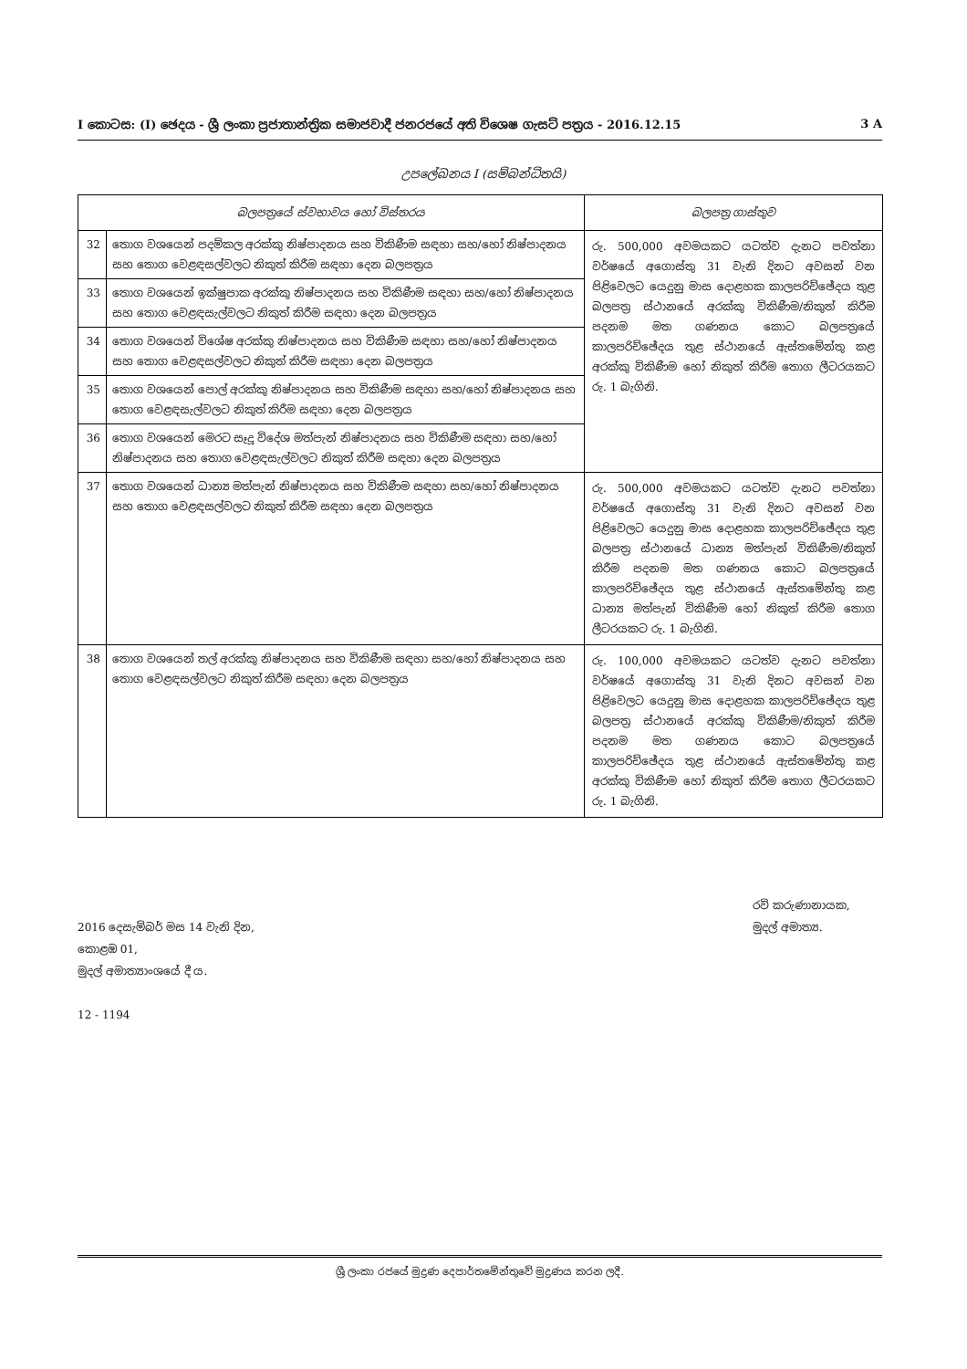I කොටස: (I) ඡෙදය - ශ්‍රී ලංකා ප්‍රජාතාන්ත්‍රික සමාජවාදී ජනරජයේ අති විශෙෂ ගැසට් පත්‍රය - 2016.12.15 3 A
උපලේඛනය I (සම්බන්ධිතයි)
| බලපත්‍රයේ ස්වභාවය හෝ විස්තරය | | බලපත්‍ර ගාස්තුව |
| --- | --- | --- |
| 32 | තොග වශයෙන් පදම්කල අරක්කු නිෂ්පාදනය සහ විකිණීම සඳහා සහ/හෝ නිෂ්පාදනය සහ තොග වෙළඳසල්වලට නිකුත් කිරීම සඳහා දෙන බලපත්‍රය | රු. 500,000 අවමයකට යටත්ව දැනට පවත්නා වර්ෂයේ අගොස්තු 31 වැනි දිනට අවසන් වන පිළිවෙලට යෙදුනු මාස දොළහක කාලපරිච්ඡේදය තුළ බලපත්‍ර ස්ථානයේ අරක්කු විකිණීම/නිකුත් කිරීම පදනම මත ගණනය කොට බලපත්‍රයේ කාලපරිච්ඡේදය තුළ ස්ථානයේ ඇස්තමේන්තු කළ අරක්කු විකිණීම හෝ නිකුත් කිරීම තොග ලීටරයකට රු. 1 බැගිනි. |
| 33 | තොග වශයෙන් ඉක්ෂුපාක අරක්කු නිෂ්පාදනය සහ විකිණීම සඳහා සහ/හෝ නිෂ්පාදනය සහ තොග වෙළඳසැල්වලට නිකුත් කිරීම සඳහා දෙන බලපත්‍රය | |
| 34 | තොග වශයෙන් විශේෂ අරක්කු නිෂ්පාදනය සහ විකිණීම සඳහා සහ/හෝ නිෂ්පාදනය සහ තොග වෙළඳසල්වලට නිකුත් කිරීම සඳහා දෙන බලපත්‍රය | |
| 35 | තොග වශයෙන් පොල් අරක්කු නිෂ්පාදනය සහ විකිණීම සඳහා සහ/හෝ නිෂ්පාදනය සහ තොග වෙළඳසැල්වලට නිකුත් කිරීම සඳහා දෙන බලපත්‍රය | |
| 36 | තොග වශයෙන් මෙරට සෑදූ විදේශ මත්පැන් නිෂ්පාදනය සහ විකිණීම සඳහා සහ/හෝ නිෂ්පාදනය සහ තොග වෙළඳසැල්වලට නිකුත් කිරීම සඳහා දෙන බලපත්‍රය | |
| 37 | තොග වශයෙන් ධාන්‍ය මත්පැන් නිෂ්පාදනය සහ විකිණීම සඳහා සහ/හෝ නිෂ්පාදනය සහ තොග වෙළඳසල්වලට නිකුත් කිරීම සඳහා දෙන බලපත්‍රය | රු. 500,000 අවමයකට යටත්ව දැනට පවත්නා වර්ෂයේ අගොස්තු 31 වැනි දිනට අවසන් වන පිළිවෙලට යෙදුනු මාස දොළහක කාලපරිච්ඡේදය තුළ බලපත්‍ර ස්ථානයේ ධාන්‍ය මත්පැන් විකිණීම/නිකුත් කිරීම පදනම මත ගණනය කොට බලපත්‍රයේ කාලපරිච්ඡේදය තුළ ස්ථානයේ ඇස්තමේන්තු කළ ධාන්‍ය මත්පැන් විකිණීම හෝ නිකුත් කිරීම තොග ලීටරයකට රු. 1 බැගිනි. |
| 38 | තොග වශයෙන් තල් අරක්කු නිෂ්පාදනය සහ විකිණීම සඳහා සහ/හෝ නිෂ්පාදනය සහ තොග වෙළඳසල්වලට නිකුත් කිරීම සඳහා දෙන බලපත්‍රය | රු. 100,000 අවමයකට යටත්ව දැනට පවත්නා වර්ෂයේ අගොස්තු 31 වැනි දිනට අවසන් වන පිළිවෙලට යෙදුනු මාස දොළහක කාලපරිච්ඡේදය තුළ බලපත්‍ර ස්ථානයේ අරක්කු විකිණීම/නිකුත් කිරීම පදනම මත ගණනය කොට බලපත්‍රයේ කාලපරිච්ඡේදය තුළ ස්ථානයේ ඇස්තමේන්තු කළ අරක්කු විකිණීම හෝ නිකුත් කිරීම තොග ලීටරයකට රු. 1 බැගිනි. |
2016 දෙසැම්බර් මස 14 වැනි දින,
කොළඹ 01,
මුදල් අමාත්‍යාංශයේ දී ය.
12 - 1194
රවි කරුණානායක,
මුදල් අමාත්‍ය.
ශ්‍රී ලංකා රජයේ මුද්‍රණ දෙපාර්තමේන්තුවේ මුද්‍රණය කරන ලදී.